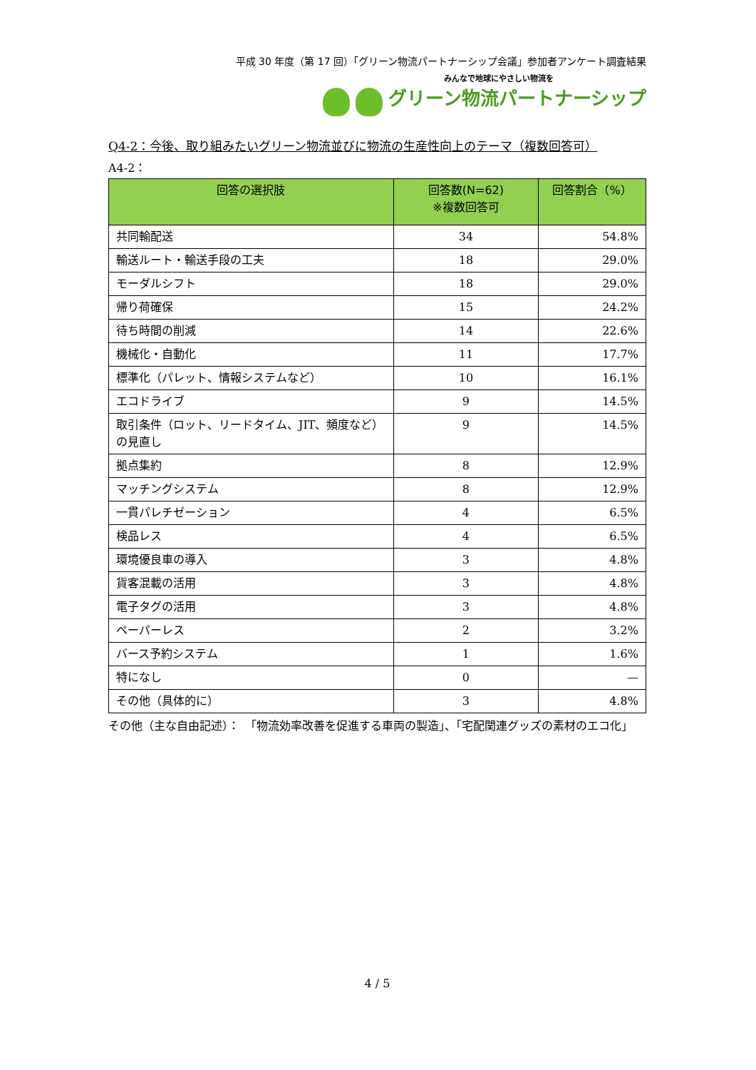平成 30 年度（第 17 回）「グリーン物流パートナーシップ会議」参加者アンケート調査結果
みんなで地球にやさしい物流を
グリーン物流パートナーシップ
Q4-2：今後、取り組みたいグリーン物流並びに物流の生産性向上のテーマ（複数回答可）
A4-2：
| 回答の選択肢 | 回答数(N=62) ※複数回答可 | 回答割合（%） |
| --- | --- | --- |
| 共同輸配送 | 34 | 54.8% |
| 輸送ルート・輸送手段の工夫 | 18 | 29.0% |
| モーダルシフト | 18 | 29.0% |
| 帰り荷確保 | 15 | 24.2% |
| 待ち時間の削減 | 14 | 22.6% |
| 機械化・自動化 | 11 | 17.7% |
| 標準化（パレット、情報システムなど） | 10 | 16.1% |
| エコドライブ | 9 | 14.5% |
| 取引条件（ロット、リードタイム、JIT、頻度など）の見直し | 9 | 14.5% |
| 拠点集約 | 8 | 12.9% |
| マッチングシステム | 8 | 12.9% |
| 一貫パレチゼーション | 4 | 6.5% |
| 検品レス | 4 | 6.5% |
| 環境優良車の導入 | 3 | 4.8% |
| 貨客混載の活用 | 3 | 4.8% |
| 電子タグの活用 | 3 | 4.8% |
| ペーパーレス | 2 | 3.2% |
| バース予約システム | 1 | 1.6% |
| 特になし | 0 | — |
| その他（具体的に） | 3 | 4.8% |
その他（主な自由記述）：　「物流効率改善を促進する車両の製造」、「宅配関連グッズの素材のエコ化」
4 / 5